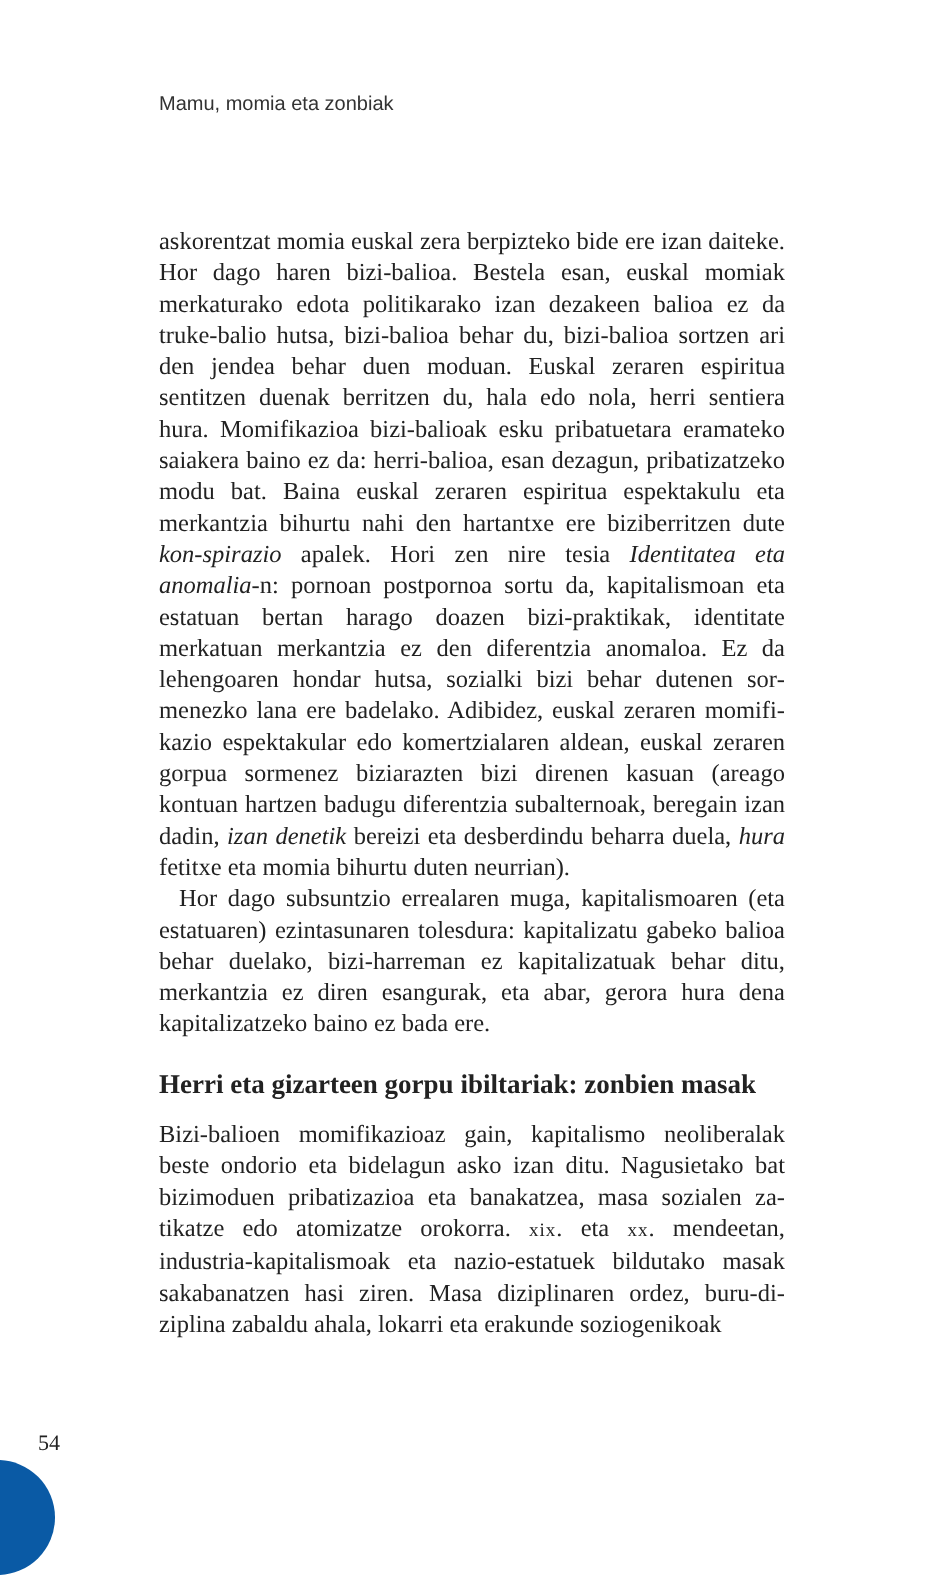Mamu, momia eta zonbiak
askorentzat momia euskal zera berpizteko bide ere izan daite­ke. Hor dago haren bizi-balioa. Bestela esan, euskal momiak merkaturako edota politikarako izan dezakeen balioa ez da truke-balio hutsa, bizi-balioa behar du, bizi-balioa sortzen ari den jendea behar duen moduan. Euskal zeraren espiritua sentitzen duenak berritzen du, hala edo nola, herri sentiera hura. Momifikazioa bizi-balioak esku pribatuetara eramateko saiakera baino ez da: herri-balioa, esan dezagun, pribatiza­tzeko modu bat. Baina euskal zeraren espiritua espektakulu eta merkantzia bihurtu nahi den hartantxe ere biziberritzen dute kon-spirazio apalek. Hori zen nire tesia Identitatea eta anomalia-n: pornoan postpornoa sortu da, kapitalismoan eta estatuan bertan harago doazen bizi-praktikak, identitate merkatuan merkantzia ez den diferentzia anomaloa. Ez da lehengoaren hondar hutsa, sozialki bizi behar dutenen sor­menezko lana ere badelako. Adibidez, euskal zeraren momifi­kazio espektakular edo komertzialaren aldean, euskal zeraren gorpua sormenez biziarazten bizi direnen kasuan (areago kontuan hartzen badugu diferentzia subalternoak, beregain izan dadin, izan denetik bereizi eta desberdindu beharra due­la, hura fetitxe eta momia bihurtu duten neurrian).
Hor dago subsuntzio errealaren muga, kapitalismoaren (eta estatuaren) ezintasunaren tolesdura: kapitalizatu gabeko balioa behar duelako, bizi-harreman ez kapitalizatuak behar ditu, merkantzia ez diren esangurak, eta abar, gerora hura dena kapitalizatzeko baino ez bada ere.
Herri eta gizarteen gorpu ibiltariak: zonbien masak
Bizi-balioen momifikazioaz gain, kapitalismo neoliberalak beste ondorio eta bidelagun asko izan ditu. Nagusietako bat bizimoduen pribatizazioa eta banakatzea, masa sozialen za­tikatze edo atomizatze orokorra. xix. eta xx. mendeetan, industria-kapitalismoak eta nazio-estatuek bildutako masak sakabanatzen hasi ziren. Masa diziplinaren ordez, buru-di­ziplina zabaldu ahala, lokarri eta erakunde soziogenikoak
54